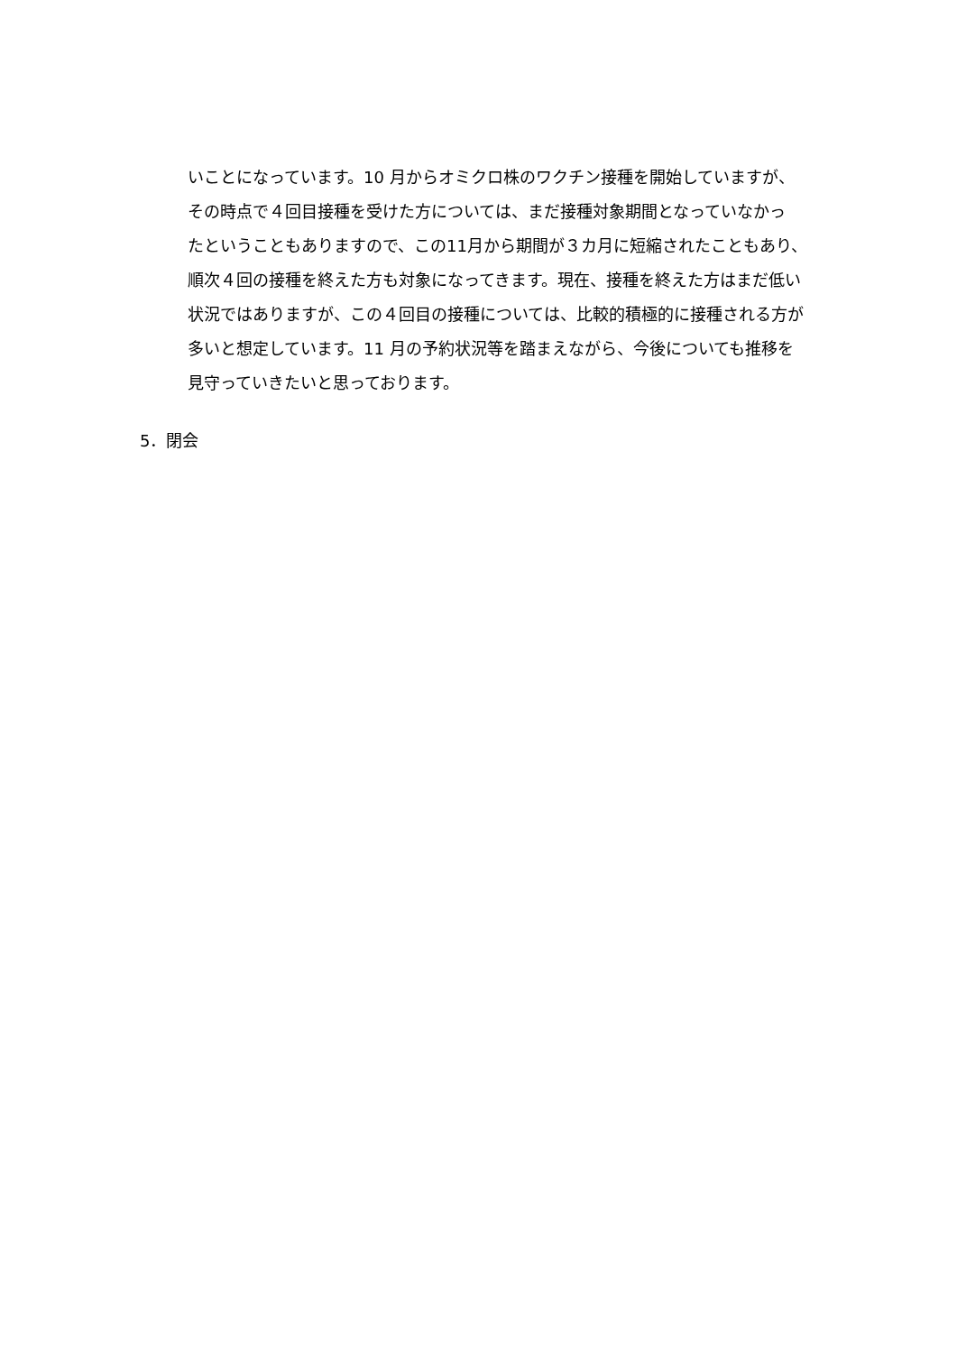いことになっています。10 月からオミクロ株のワクチン接種を開始していますが、
その時点で４回目接種を受けた方については、まだ接種対象期間となっていなかっ
たということもありますので、この11月から期間が３カ月に短縮されたこともあり、
順次４回の接種を終えた方も対象になってきます。現在、接種を終えた方はまだ低い
状況ではありますが、この４回目の接種については、比較的積極的に接種される方が
多いと想定しています。11 月の予約状況等を踏まえながら、今後についても推移を
見守っていきたいと思っております。
5．閉会